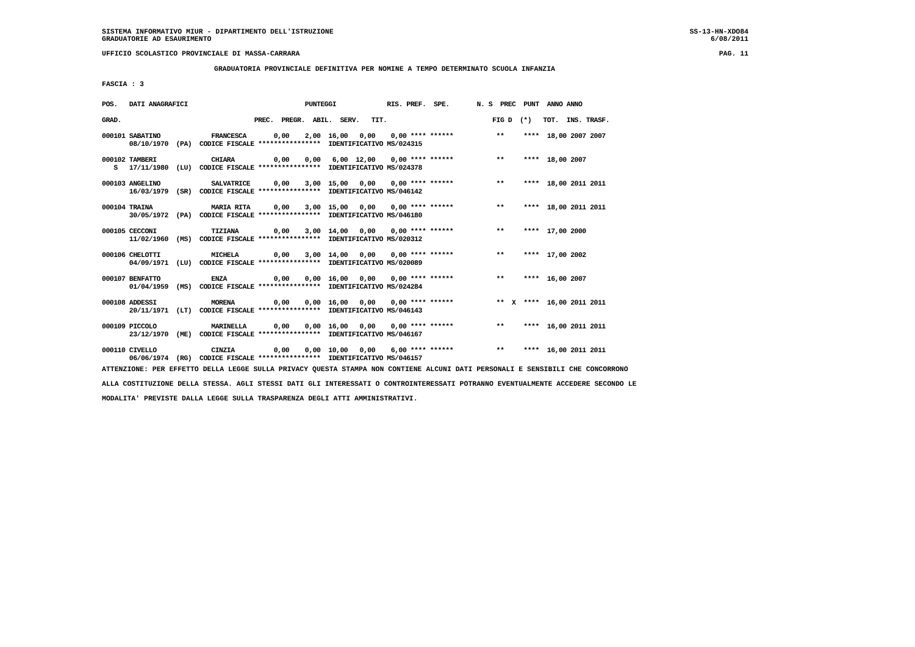SISTEMA INFORMATIVO MIUR - DIPARTIMENTO DELL'ISTRUZIONE
GRADUATORIE AD ESAURIMENTO SS-13-HN-XDO84
6/08/2011
UFFICIO SCOLASTICO PROVINCIALE DI MASSA-CARRARA PAG. 11
GRADUATORIA PROVINCIALE DEFINITIVA PER NOMINE A TEMPO DETERMINATO SCUOLA INFANZIA
FASCIA : 3
POS.   DATI ANAGRAFICI                              PUNTEGGI             RIS. PREF.  SPE.       N. S  PREC  PUNT  ANNO ANNO

GRAD.                                  PREC.  PREGR.  ABIL.  SERV.   TIT.                           FIG D  (*)   TOT.  INS. TRASF.

000101 SABATINO             FRANCESCA       0,00    2,00  16,00   0,00    0,00 **** ******           **     ****  18,00 2007 2007
       08/10/1970  (PA)  CODICE FISCALE ****************  IDENTIFICATIVO MS/024315

000102 TAMBERI              CHIARA          0,00    0,00   6,00  12,00    0,00 **** ******           **     ****  18,00 2007
   S   17/11/1980  (LU)  CODICE FISCALE ****************  IDENTIFICATIVO MS/024378

000103 ANGELINO             SALVATRICE      0,00    3,00  15,00   0,00    0,00 **** ******           **     ****  18,00 2011 2011
       16/03/1979  (SR)  CODICE FISCALE ****************  IDENTIFICATIVO MS/046142

000104 TRAINA               MARIA RITA      0,00    3,00  15,00   0,00    0,00 **** ******           **     ****  18,00 2011 2011
       30/05/1972  (PA)  CODICE FISCALE ****************  IDENTIFICATIVO MS/046180

000105 CECCONI              TIZIANA         0,00    3,00  14,00   0,00    0,00 **** ******           **     ****  17,00 2000
       11/02/1960  (MS)  CODICE FISCALE ****************  IDENTIFICATIVO MS/020312

000106 CHELOTTI             MICHELA         0,00    3,00  14,00   0,00    0,00 **** ******           **     ****  17,00 2002
       04/09/1971  (LU)  CODICE FISCALE ****************  IDENTIFICATIVO MS/020089

000107 BENFATTO             ENZA            0,00    0,00  16,00   0,00    0,00 **** ******           **     ****  16,00 2007
       01/04/1959  (MS)  CODICE FISCALE ****************  IDENTIFICATIVO MS/024284

000108 ADDESSI              MORENA          0,00    0,00  16,00   0,00    0,00 **** ******           **  X  ****  16,00 2011 2011
       20/11/1971  (LT)  CODICE FISCALE ****************  IDENTIFICATIVO MS/046143

000109 PICCOLO              MARINELLA       0,00    0,00  16,00   0,00    0,00 **** ******           **     ****  16,00 2011 2011
       23/12/1970  (ME)  CODICE FISCALE ****************  IDENTIFICATIVO MS/046167

000110 CIVELLO              CINZIA          0,00    0,00  10,00   0,00    6,00 **** ******           **     ****  16,00 2011 2011
       06/06/1974  (RG)  CODICE FISCALE ****************  IDENTIFICATIVO MS/046157
ATTENZIONE: PER EFFETTO DELLA LEGGE SULLA PRIVACY QUESTA STAMPA NON CONTIENE ALCUNI DATI PERSONALI E SENSIBILI CHE CONCORRONO
ALLA COSTITUZIONE DELLA STESSA. AGLI STESSI DATI GLI INTERESSATI O CONTROINTERESSATI POTRANNO EVENTUALMENTE ACCEDERE SECONDO LE
MODALITA' PREVISTE DALLA LEGGE SULLA TRASPARENZA DEGLI ATTI AMMINISTRATIVI.